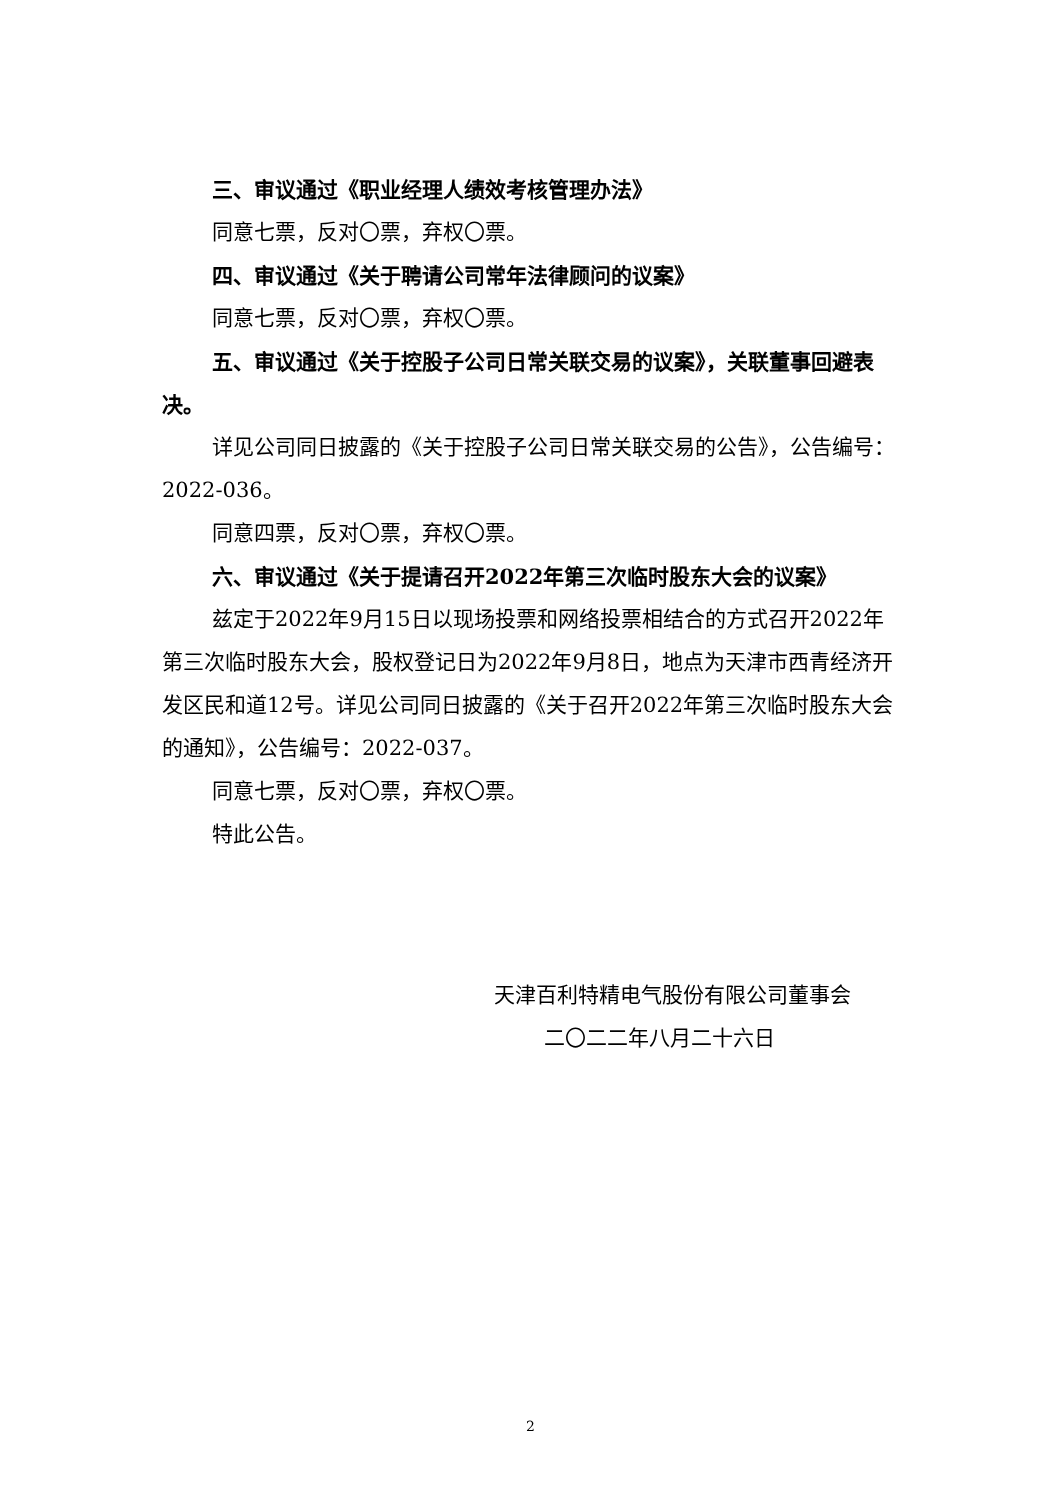三、审议通过《职业经理人绩效考核管理办法》
同意七票，反对〇票，弃权〇票。
四、审议通过《关于聘请公司常年法律顾问的议案》
同意七票，反对〇票，弃权〇票。
五、审议通过《关于控股子公司日常关联交易的议案》，关联董事回避表决。
详见公司同日披露的《关于控股子公司日常关联交易的公告》，公告编号：2022-036。
同意四票，反对〇票，弃权〇票。
六、审议通过《关于提请召开2022年第三次临时股东大会的议案》
兹定于2022年9月15日以现场投票和网络投票相结合的方式召开2022年第三次临时股东大会，股权登记日为2022年9月8日，地点为天津市西青经济开发区民和道12号。详见公司同日披露的《关于召开2022年第三次临时股东大会的通知》，公告编号：2022-037。
同意七票，反对〇票，弃权〇票。
特此公告。
天津百利特精电气股份有限公司董事会
二〇二二年八月二十六日
2